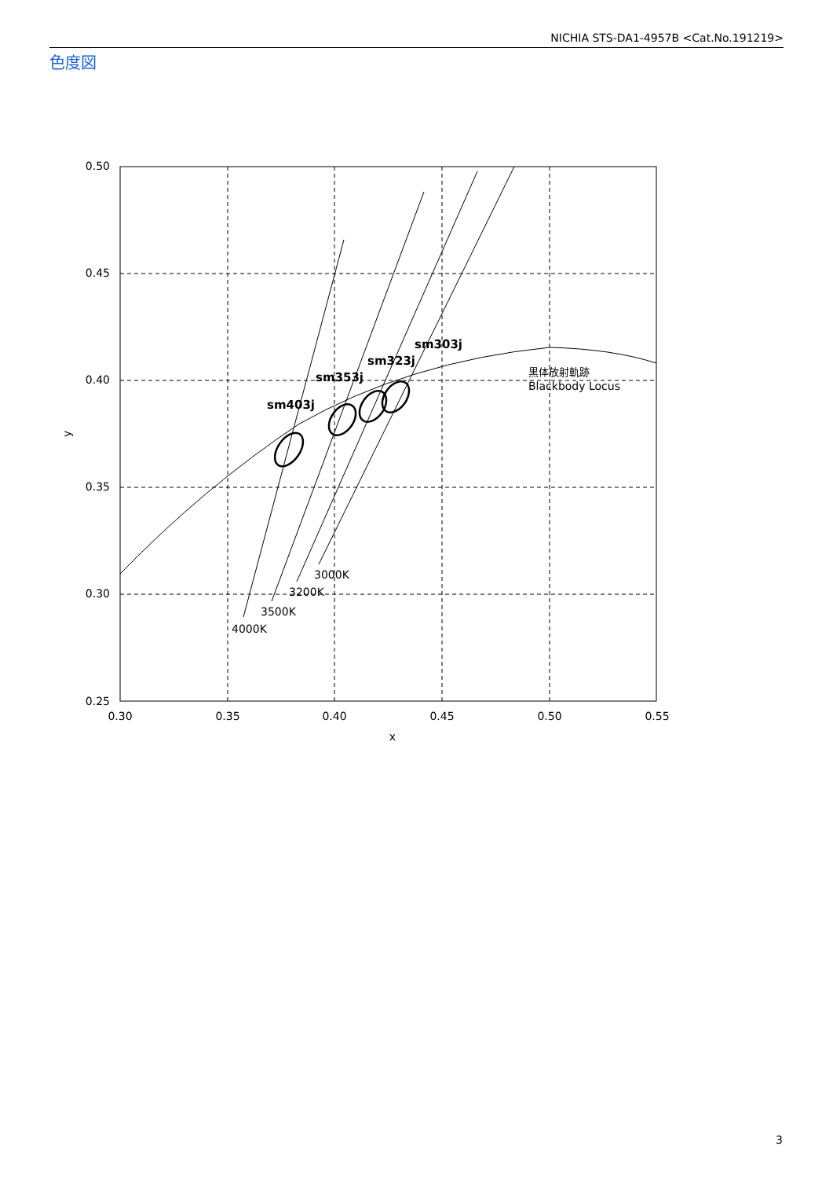NICHIA STS-DA1-4957B <Cat.No.191219>
色度図
0.50
0.45
0.40
0.35
0.30
0.25
0.30
0.35
0.40
0.45
0.50
0.55
x
y
sm403j
sm353j
sm323j
sm303j
黒体放射軌跡
Blackbody Locus
3000K
3200K
3500K
4000K
3